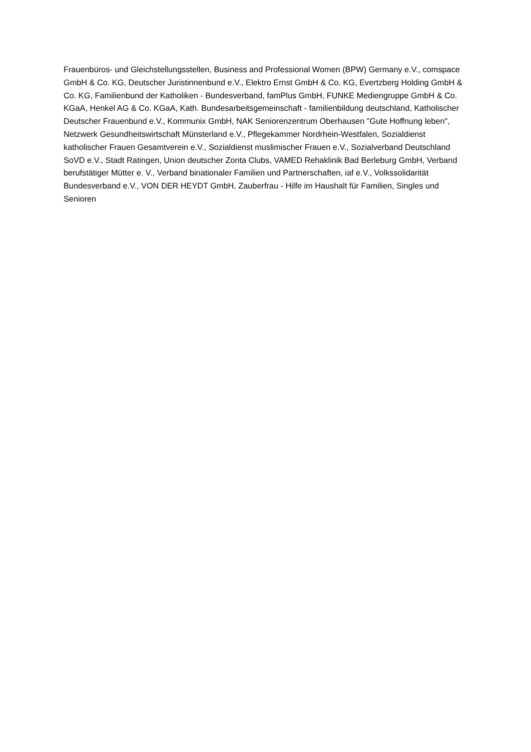Frauenbüros- und Gleichstellungsstellen, Business and Professional Women (BPW) Germany e.V., comspace GmbH & Co. KG, Deutscher Juristinnenbund e.V., Elektro Ernst GmbH & Co. KG, Evertzberg Holding GmbH & Co. KG, Familienbund der Katholiken - Bundesverband, famPlus GmbH, FUNKE Mediengruppe GmbH & Co. KGaA, Henkel AG & Co. KGaA, Kath. Bundesarbeitsgemeinschaft - familienbildung deutschland, Katholischer Deutscher Frauenbund e.V., Kommunix GmbH, NAK Seniorenzentrum Oberhausen "Gute Hoffnung leben", Netzwerk Gesundheitswirtschaft Münsterland e.V., Pflegekammer Nordrhein-Westfalen, Sozialdienst katholischer Frauen Gesamtverein e.V., Sozialdienst muslimischer Frauen e.V., Sozialverband Deutschland SoVD e.V., Stadt Ratingen, Union deutscher Zonta Clubs, VAMED Rehaklinik Bad Berleburg GmbH, Verband berufstätiger Mütter e. V., Verband binationaler Familien und Partnerschaften, iaf e.V., Volkssolidarität Bundesverband e.V., VON DER HEYDT GmbH, Zauberfrau - Hilfe im Haushalt für Familien, Singles und Senioren